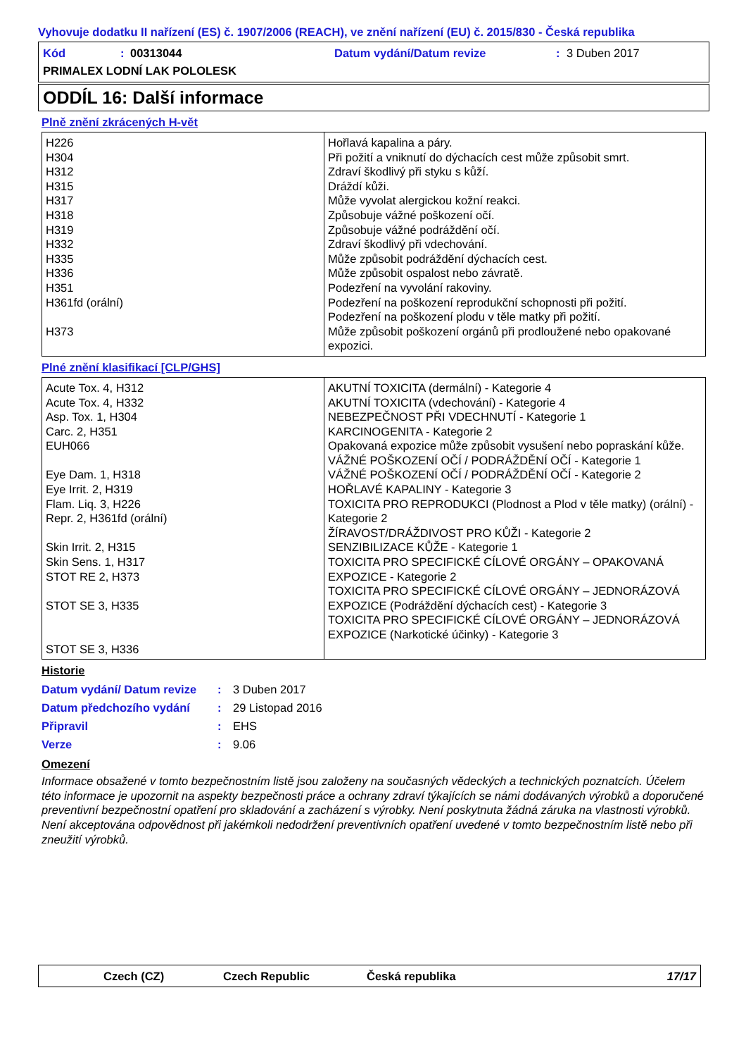Vyhovuje dodatku II nařízení (ES) č. 1907/2006 (REACH), ve znění nařízení (EU) č. 2015/830 - Česká republika
Kód: 00313044 Datum vydání/Datum revize: 3 Duben 2017
PRIMALEX LODNÍ LAK POLOLESK
ODDÍL 16: Další informace
Plně znění zkrácených H-vět
| H226 H304 H312 H315 H317 H318 H319 H332 H335 H336 H351 H361fd (orální) H373 | Hořlavá kapalina a páry. Při požití a vniknutí do dýchacích cest může způsobit smrt. Zdraví škodlivý při styku s kůží. Dráždí kůži. Může vyvolat alergickou kožní reakci. Způsobuje vážné poškození očí. Způsobuje vážné podráždění očí. Zdraví škodlivý při vdechování. Může způsobit podráždění dýchacích cest. Může způsobit ospalost nebo závratě. Podezření na vyvolání rakoviny. Podezření na poškození reprodukční schopnosti při požití. Podezření na poškození plodu v těle matky při požití. Může způsobit poškození orgánů při prodloužené nebo opakované expozici. |
Plné znění klasifikací [CLP/GHS]
| Acute Tox. 4, H312 Acute Tox. 4, H332 Asp. Tox. 1, H304 Carc. 2, H351 EUH066 Eye Dam. 1, H318 Eye Irrit. 2, H319 Flam. Liq. 3, H226 Repr. 2, H361fd (orální) Skin Irrit. 2, H315 Skin Sens. 1, H317 STOT RE 2, H373 STOT SE 3, H335 STOT SE 3, H336 | AKUTNÍ TOXICITA (dermální) - Kategorie 4 AKUTNÍ TOXICITA (vdechování) - Kategorie 4 NEBEZPEČNOST PŘI VDECHNUTÍ - Kategorie 1 KARCINOGENITA - Kategorie 2 Opakovaná expozice může způsobit vysušení nebo popraskání kůže. VÁŽNÉ POŠKOZENÍ OČÍ / PODRÁŽDĚNÍ OČÍ - Kategorie 1 VÁŽNÉ POŠKOZENÍ OČÍ / PODRÁŽDĚNÍ OČÍ - Kategorie 2 HOŘLAVÉ KAPALINY - Kategorie 3 TOXICITA PRO REPRODUKCI (Plodnost a Plod v těle matky) (orální) - Kategorie 2 ŽÍRAVOST/DRÁŽDIVOST PRO KŮŽI - Kategorie 2 SENZIBILIZACE KŮŽE - Kategorie 1 TOXICITA PRO SPECIFICKÉ CÍLOVÉ ORGÁNY – OPAKOVANÁ EXPOZICE - Kategorie 2 TOXICITA PRO SPECIFICKÉ CÍLOVÉ ORGÁNY – JEDNORÁZOVÁ EXPOZICE (Podráždění dýchacích cest) - Kategorie 3 TOXICITA PRO SPECIFICKÉ CÍLOVÉ ORGÁNY – JEDNORÁZOVÁ EXPOZICE (Narkotické účinky) - Kategorie 3 |
Historie
Datum vydání/ Datum revize: 3 Duben 2017
Datum předchozího vydání: 29 Listopad 2016
Připravil: EHS
Verze: 9.06
Omezení
Informace obsažené v tomto bezpečnostním listě jsou založeny na současných vědeckých a technických poznatcích. Účelem této informace je upozornit na aspekty bezpečnosti práce a ochrany zdraví týkajících se námi dodávaných výrobků a doporučené preventivní bezpečnostní opatření pro skladování a zacházení s výrobky. Není poskytnuta žádná záruka na vlastnosti výrobků. Není akceptována odpovědnost při jakémkoli nedodržení preventivních opatření uvedené v tomto bezpečnostním listě nebo při zneužití výrobků.
Czech (CZ) Czech Republic Česká republika 17/17